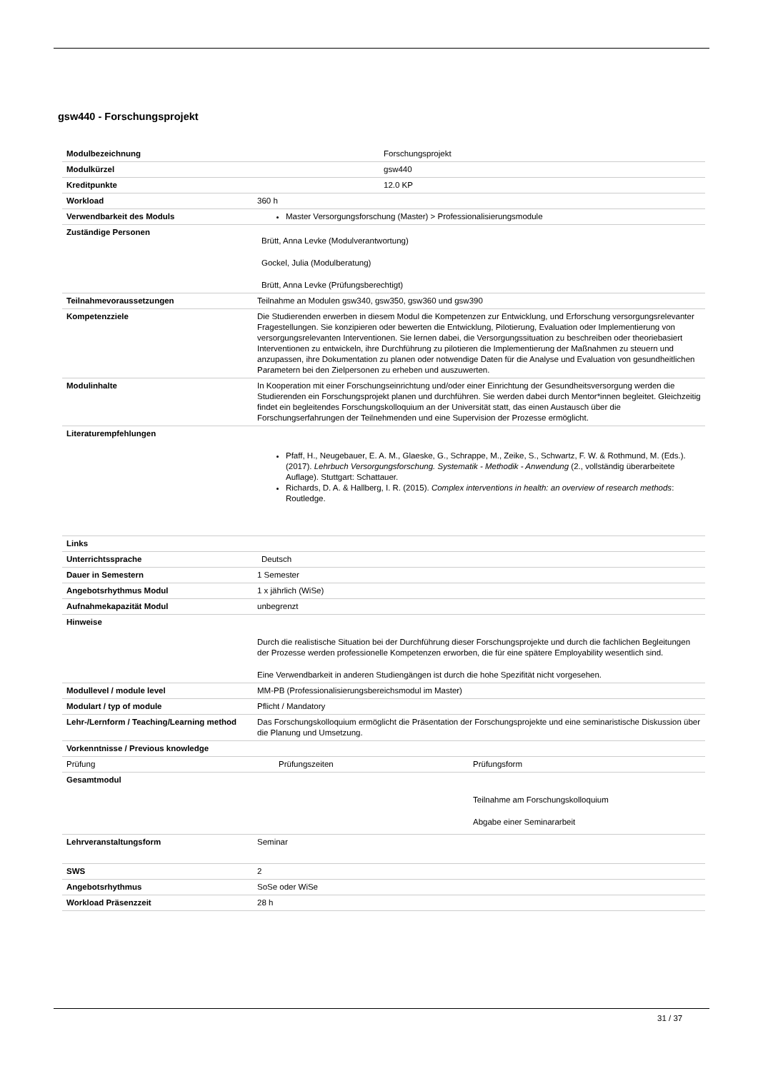gsw440 - Forschungsprojekt
| Modulbezeichnung | Forschungsprojekt | |
| Modulkürzel | gsw440 | |
| Kreditpunkte | 12.0 KP | |
| Workload | 360 h | |
| Verwendbarkeit des Moduls | Master Versorgungsforschung (Master) > Professionalisierungsmodule | |
| Zuständige Personen | Brütt, Anna Levke (Modulverantwortung) Gockel, Julia (Modulberatung) Brütt, Anna Levke (Prüfungsberechtigt) | |
| Teilnahmevoraussetzungen | Teilnahme an Modulen gsw340, gsw350, gsw360 und gsw390 | |
| Kompetenzziele | Die Studierenden erwerben in diesem Modul die Kompetenzen zur Entwicklung, und Erforschung versorgungsrelevanter Fragestellungen. Sie konzipieren oder bewerten die Entwicklung, Pilotierung, Evaluation oder Implementierung von versorgungsrelevanten Interventionen. Sie lernen dabei, die Versorgungssituation zu beschreiben oder theoriebasiert Interventionen zu entwickeln, ihre Durchführung zu pilotieren die Implementierung der Maßnahmen zu steuern und anzupassen, ihre Dokumentation zu planen oder notwendige Daten für die Analyse und Evaluation von gesundheitlichen Parametern bei den Zielpersonen zu erheben und auszuwerten. | |
| Modulinhalte | In Kooperation mit einer Forschungseinrichtung und/oder einer Einrichtung der Gesundheitsversorgung werden die Studierenden ein Forschungsprojekt planen und durchführen. Sie werden dabei durch Mentor*innen begleitet. Gleichzeitig findet ein begleitendes Forschungskolloquium an der Universität statt, das einen Austausch über die Forschungserfahrungen der Teilnehmenden und eine Supervision der Prozesse ermöglicht. | |
| Literaturempfehlungen | Pfaff, H., Neugebauer, E. A. M., Glaeske, G., Schrappe, M., Zeike, S., Schwartz, F. W. & Rothmund, M. (Eds.). (2017). Lehrbuch Versorgungsforschung. Systematik - Methodik - Anwendung (2., vollständig überarbeitete Auflage). Stuttgart: Schattauer. Richards, D. A. & Hallberg, I. R. (2015). Complex interventions in health: an overview of research methods : Routledge. | |
| Links | | |
| Unterrichtssprache | Deutsch | |
| Dauer in Semestern | 1 Semester | |
| Angebotsrhythmus Modul | 1 x jährlich (WiSe) | |
| Aufnahmekapazität Modul | unbegrenzt | |
| Hinweise | Durch die realistische Situation bei der Durchführung dieser Forschungsprojekte und durch die fachlichen Begleitungen der Prozesse werden professionelle Kompetenzen erworben, die für eine spätere Employability wesentlich sind. Eine Verwendbarkeit in anderen Studiengängen ist durch die hohe Spezifität nicht vorgesehen. | |
| Modullevel / module level | MM-PB (Professionalisierungsbereichsmodul im Master) | |
| Modulart / typ of module | Pflicht / Mandatory | |
| Lehr-/Lernform / Teaching/Learning method | Das Forschungskolloquium ermöglicht die Präsentation der Forschungsprojekte und eine seminaristische Diskussion über die Planung und Umsetzung. | |
| Vorkenntnisse / Previous knowledge | | |
| Prüfung | Prüfungszeiten | Prüfungsform |
| Gesamtmodul | | Teilnahme am Forschungskolloquium Abgabe einer Seminararbeit |
| Lehrveranstaltungsform | Seminar | |
| SWS | 2 | |
| Angebotsrhythmus | SoSe oder WiSe | |
| Workload Präsenzzeit | 28 h | |
31 / 37